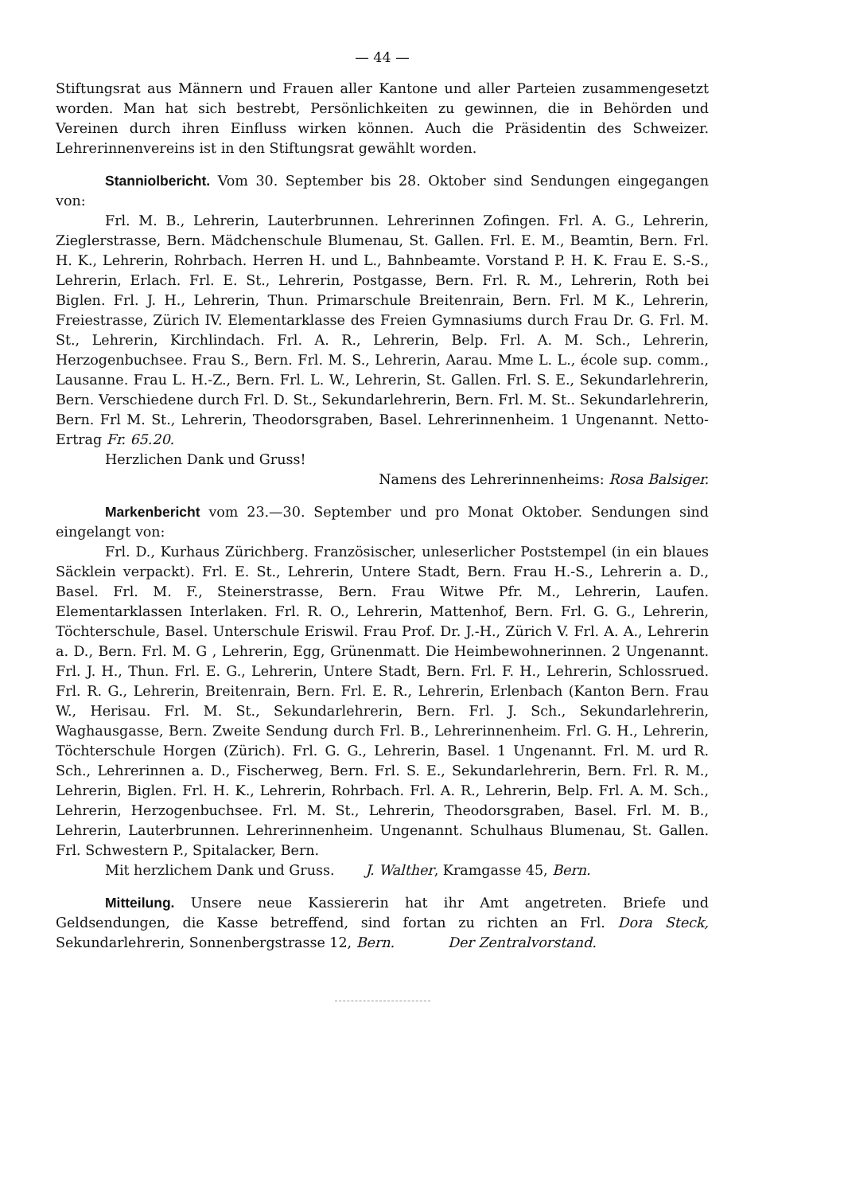— 44 —
Stiftungsrat aus Männern und Frauen aller Kantone und aller Parteien zusammengesetzt worden. Man hat sich bestrebt, Persönlichkeiten zu gewinnen, die in Behörden und Vereinen durch ihren Einfluss wirken können. Auch die Präsidentin des Schweizer. Lehrerinnenvereins ist in den Stiftungsrat gewählt worden.
Stanniolbericht. Vom 30. September bis 28. Oktober sind Sendungen eingegangen von:
Frl. M. B., Lehrerin, Lauterbrunnen. Lehrerinnen Zofingen. Frl. A. G., Lehrerin, Zieglerstrasse, Bern. Mädchenschule Blumenau, St. Gallen. Frl. E. M., Beamtin, Bern. Frl. H. K., Lehrerin, Rohrbach. Herren H. und L., Bahnbeamte. Vorstand P. H. K. Frau E. S.-S., Lehrerin, Erlach. Frl. E. St., Lehrerin, Postgasse, Bern. Frl. R. M., Lehrerin, Roth bei Biglen. Frl. J. H., Lehrerin, Thun. Primarschule Breitenrain, Bern. Frl. M K., Lehrerin, Freiestrasse, Zürich IV. Elementarklasse des Freien Gymnasiums durch Frau Dr. G. Frl. M. St., Lehrerin, Kirchlindach. Frl. A. R., Lehrerin, Belp. Frl. A. M. Sch., Lehrerin, Herzogenbuchsee. Frau S., Bern. Frl. M. S., Lehrerin, Aarau. Mme L. L., école sup. comm., Lausanne. Frau L. H.-Z., Bern. Frl. L. W., Lehrerin, St. Gallen. Frl. S. E., Sekundarlehrerin, Bern. Verschiedene durch Frl. D. St., Sekundarlehrerin, Bern. Frl. M. St.. Sekundarlehrerin, Bern. Frl M. St., Lehrerin, Theodorsgraben, Basel. Lehrerinnenheim. 1 Ungenannt. Netto-Ertrag Fr. 65.20.
Herzlichen Dank und Gruss!
Namens des Lehrerinnenheims: Rosa Balsiger.
Markenbericht vom 23.—30. September und pro Monat Oktober. Sendungen sind eingelangt von:
Frl. D., Kurhaus Zürichberg. Französischer, unleserlicher Poststempel (in ein blaues Säcklein verpackt). Frl. E. St., Lehrerin, Untere Stadt, Bern. Frau H.-S., Lehrerin a. D., Basel. Frl. M. F., Steinerstrasse, Bern. Frau Witwe Pfr. M., Lehrerin, Laufen. Elementarklassen Interlaken. Frl. R. O., Lehrerin, Mattenhof, Bern. Frl. G. G., Lehrerin, Töchterschule, Basel. Unterschule Eriswil. Frau Prof. Dr. J.-H., Zürich V. Frl. A. A., Lehrerin a. D., Bern. Frl. M. G , Lehrerin, Egg, Grünenmatt. Die Heimbewohnerinnen. 2 Ungenannt. Frl. J. H., Thun. Frl. E. G., Lehrerin, Untere Stadt, Bern. Frl. F. H., Lehrerin, Schlossrued. Frl. R. G., Lehrerin, Breitenrain, Bern. Frl. E. R., Lehrerin, Erlenbach (Kanton Bern. Frau W., Herisau. Frl. M. St., Sekundarlehrerin, Bern. Frl. J. Sch., Sekundarlehrerin, Waghausgasse, Bern. Zweite Sendung durch Frl. B., Lehrerinnenheim. Frl. G. H., Lehrerin, Töchterschule Horgen (Zürich). Frl. G. G., Lehrerin, Basel. 1 Ungenannt. Frl. M. urd R. Sch., Lehrerinnen a. D., Fischerweg, Bern. Frl. S. E., Sekundarlehrerin, Bern. Frl. R. M., Lehrerin, Biglen. Frl. H. K., Lehrerin, Rohrbach. Frl. A. R., Lehrerin, Belp. Frl. A. M. Sch., Lehrerin, Herzogenbuchsee. Frl. M. St., Lehrerin, Theodorsgraben, Basel. Frl. M. B., Lehrerin, Lauterbrunnen. Lehrerinnenheim. Ungenannt. Schulhaus Blumenau, St. Gallen. Frl. Schwestern P., Spitalacker, Bern.
Mit herzlichem Dank und Gruss. J. Walther, Kramgasse 45, Bern.
Mitteilung. Unsere neue Kassiererin hat ihr Amt angetreten. Briefe und Geldsendungen, die Kasse betreffend, sind fortan zu richten an Frl. Dora Steck, Sekundarlehrerin, Sonnenbergstrasse 12, Bern. Der Zentralvorstand.